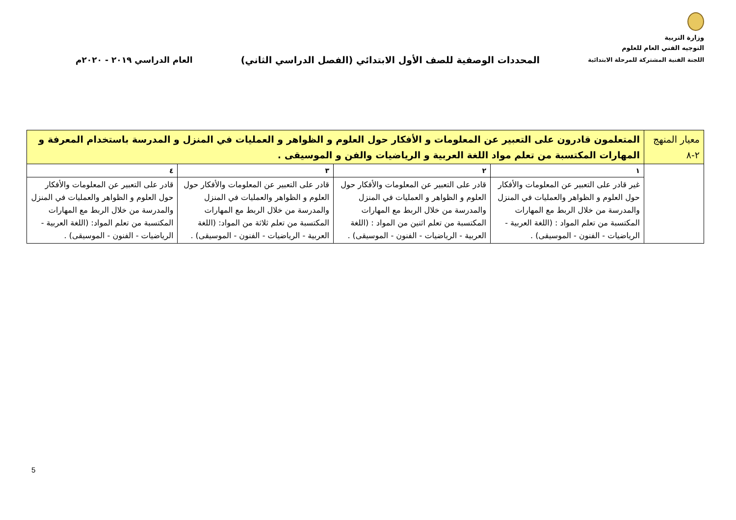وزارة التربية
التوجيه الفني العام للعلوم
اللجنة الفنية المشتركة للمرحلة الابتدائية المحددات الوصفية للصف الأول الابتدائي (الفصل الدراسي الثاني) العام الدراسي ٢٠١٩ - ٢٠٢٠م
| معيار المنهج ٢-٨ | المتعلمون قادرون على التعبير عن المعلومات و الأفكار حول العلوم و الظواهر و العمليات في المنزل و المدرسة باستخدام المعرفة و المهارات المكتسبة من تعلم مواد اللغة العربية و الرياضيات والفن و الموسيقى . | | | |
| | ١ | ٢ | ٣ | ٤ |
| | غير قادر على التعبير عن المعلومات والأفكار حول العلوم و الظواهر والعمليات في المنزل والمدرسة من خلال الربط مع المهارات المكتسبة من تعلم المواد : (اللغة العربية - الرياضيات - الفنون - الموسيقى) . | قادر على التعبير عن المعلومات والأفكار حول العلوم و الظواهر و العمليات في المنزل والمدرسة من خلال الربط مع المهارات المكتسبة من تعلم اثنين من المواد : (اللغة العربية - الرياضيات - الفنون - الموسيقى) . | قادر على التعبير عن المعلومات والأفكار حول العلوم و الظواهر والعمليات في المنزل والمدرسة من خلال الربط مع المهارات المكتسبة من تعلم ثلاثة من المواد: (اللغة العربية - الرياضيات - الفنون - الموسيقى) . | قادر على التعبير عن المعلومات والأفكار حول العلوم و الظواهر والعمليات في المنزل والمدرسة من خلال الربط مع المهارات المكتسبة من تعلم المواد: (اللغة العربية - الرياضيات - الفنون - الموسيقى) . |
5